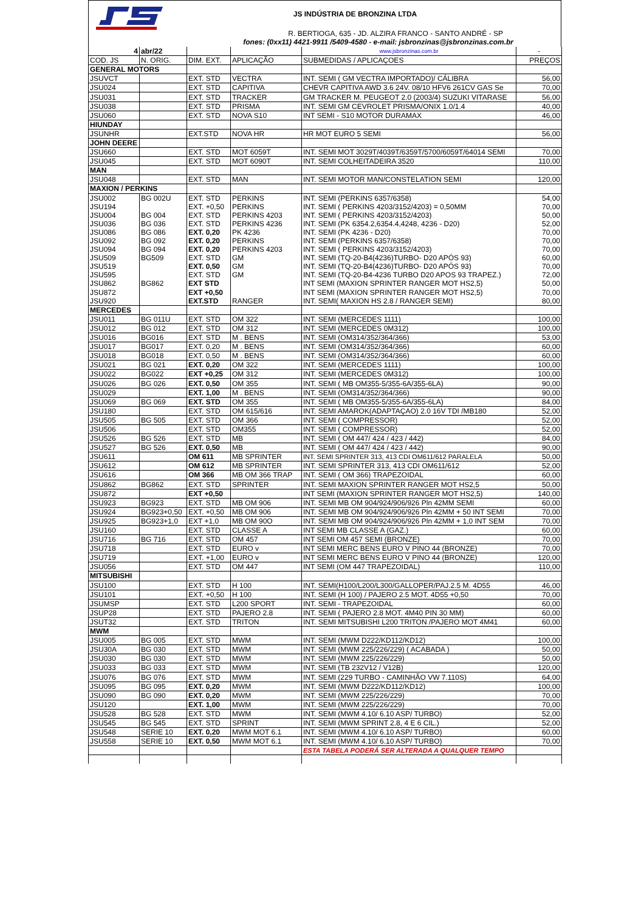JS INDÚSTRIA DE BRONZINA LTDA
R. BERTIOGA, 635 - JD. ALZIRA FRANCO - SANTO ANDRÉ - SP
fones: (0xx11) 4421-9911 /5409-4580 - e-mail: jsbronzinas@jsbronzinas.com.br
| 4 | abr/22 | | | www.jsbronzinas.com.br | - |
| COD. JS | N. ORIG. | DIM. EXT. | APLICAÇÃO | SUBMEDIDAS / APLICAÇOES | PREÇOS |
| GENERAL MOTORS | | | | | |
| JSUVCT | | EXT. STD | VECTRA | INT. SEMI ( GM VECTRA IMPORTADO)/ CÁLIBRA | 56,00 |
| JSU024 | | EXT. STD | CAPITIVA | CHEVR CAPITIVA AWD 3.6 24V. 08/10 HFV6 261CV GAS Se | 70,00 |
| JSU031 | | EXT. STD | TRACKER | GM TRACKER M. PEUGEOT 2.0 (2003/4) SUZUKI VITARASE | 56,00 |
| JSU038 | | EXT. STD | PRISMA | INT. SEMI GM CEVROLET PRISMA/ONIX 1.0/1.4 | 40,00 |
| JSU060 | | EXT. STD | NOVA S10 | INT SEMI - S10 MOTOR DURAMAX | 46,00 |
| HIUNDAY | | | | | |
| JSUNHR | | EXT.STD | NOVA HR | HR MOT EURO 5 SEMI | 56,00 |
| JOHN DEERE | | | | | |
| JSU660 | | EXT. STD | MOT 6059T | INT. SEMI MOT 3029T/4039T/6359T/5700/6059T/64014 SEMI | 70,00 |
| JSU045 | | EXT. STD | MOT 6090T | INT. SEMI COLHEITADEIRA 3520 | 110,00 |
| MAN | | | | | |
| JSU048 | | EXT. STD | MAN | INT. SEMI MOTOR MAN/CONSTELATION SEMI | 120,00 |
| MAXION / PERKINS | | | | | |
| JSU002 | BG 002U | EXT. STD | PERKINS | INT. SEMI (PERKINS 6357/6358) | 54,00 |
| JSU194 | | EXT. +0,50 | PERKINS | INT. SEMI ( PERKINS 4203/3152/4203) = 0,50MM | 70,00 |
| JSU004 | BG 004 | EXT. STD | PERKINS 4203 | INT. SEMI ( PERKINS 4203/3152/4203) | 50,00 |
| JSU036 | BG 036 | EXT. STD | PERKINS 4236 | INT. SEMI (PK 6354.2,6354.4,4248, 4236 - D20) | 52,00 |
| JSU086 | BG 086 | EXT. 0,20 | PK 4236 | INT. SEMI (PK 4236 - D20) | 70,00 |
| JSU092 | BG 092 | EXT. 0,20 | PERKINS | INT. SEMI (PERKINS 6357/6358) | 70,00 |
| JSU094 | BG 094 | EXT. 0,20 | PERKINS 4203 | INT. SEMI ( PERKINS 4203/3152/4203) | 70,00 |
| JSU509 | BG509 | EXT. STD | GM | INT. SEMI (TQ-20-B4(4236)TURBO- D20 APÓS 93) | 60,00 |
| JSU519 | | EXT. 0,50 | GM | INT. SEMI (TQ-20-B4(4236)TURBO- D20 APÓS 93) | 70,00 |
| JSU595 | | EXT. STD | GM | INT. SEMI (TQ-20-B4-4236 TURBO D20 APOS 93 TRAPEZ.) | 72,00 |
| JSU862 | BG862 | EXT STD | | INT SEMI (MAXION SPRINTER RANGER MOT HS2,5) | 50,00 |
| JSU872 | | EXT +0,50 | | INT SEMI (MAXION SPRINTER RANGER MOT HS2,5) | 70,00 |
| JSU920 | | EXT.STD | RANGER | INT. SEMI( MAXION HS 2.8 / RANGER SEMI) | 80,00 |
| MERCEDES | | | | | |
| JSU011 | BG 011U | EXT. STD | OM 322 | INT. SEMI (MERCEDES 1111) | 100,00 |
| JSU012 | BG 012 | EXT. STD | OM 312 | INT. SEMI (MERCEDES 0M312) | 100,00 |
| JSU016 | BG016 | EXT. STD | M . BENS | INT. SEMI (OM314/352/364/366) | 53,00 |
| JSU017 | BG017 | EXT. 0,20 | M . BENS | INT. SEMI (OM314/352/364/366) | 60,00 |
| JSU018 | BG018 | EXT. 0,50 | M . BENS | INT. SEMI (OM314/352/364/366) | 60,00 |
| JSU021 | BG 021 | EXT. 0,20 | OM 322 | INT. SEMI (MERCEDES 1111) | 100,00 |
| JSU022 | BG022 | EXT +0,25 | OM 312 | INT. SEMI (MERCEDES 0M312) | 100,00 |
| JSU026 | BG 026 | EXT. 0,50 | OM 355 | INT. SEMI ( MB OM355-5/355-6A/355-6LA) | 90,00 |
| JSU029 | | EXT. 1,00 | M . BENS | INT. SEMI (OM314/352/364/366) | 90,00 |
| JSU069 | BG 069 | EXT. STD | OM 355 | INT. SEMI ( MB OM355-5/355-6A/355-6LA) | 84,00 |
| JSU180 | | EXT. STD | OM 615/616 | INT. SEMI AMAROK(ADAPTAÇAO) 2.0 16V TDI /MB180 | 52,00 |
| JSU505 | BG 505 | EXT. STD | OM 366 | INT. SEMI ( COMPRESSOR) | 52,00 |
| JSU506 | | EXT. STD | OM355 | INT. SEMI ( COMPRESSOR) | 52,00 |
| JSU526 | BG 526 | EXT. STD | MB | INT. SEMI ( OM 447/ 424 / 423 / 442) | 84,00 |
| JSU527 | BG 526 | EXT. 0,50 | MB | INT. SEMI ( OM 447/ 424 / 423 / 442) | 90,00 |
| JSU611 | | OM 611 | MB SPRINTER | INT. SEMI SPRINTER 313, 413 CDI OM611/612 PARALELA | 50,00 |
| JSU612 | | OM 612 | MB SPRINTER | INT. SEMI SPRINTER 313, 413 CDI OM611/612 | 52,00 |
| JSU616 | | OM 366 | MB OM 366 TRAP | INT. SEMI ( OM 366) TRAPEZOIDAL | 60,00 |
| JSU862 | BG862 | EXT. STD | SPRINTER | INT. SEMI MAXION SPRINTER RANGER MOT HS2,5 | 50,00 |
| JSU872 | | EXT +0,50 | | INT SEMI (MAXION SPRINTER RANGER MOT HS2,5) | 140,00 |
| JSU923 | BG923 | EXT. STD | MB OM 906 | INT. SEMI MB OM 904/924/906/926 Pln 42MM SEMI | 60,00 |
| JSU924 | BG923+0,50 | EXT. +0,50 | MB OM 906 | INT. SEMI MB OM 904/924/906/926 Pln 42MM + 50 INT SEMI | 70,00 |
| JSU925 | BG923+1,0 | EXT +1,0 | MB OM 90O | INT. SEMI MB OM 904/924/906/926 Pln 42MM + 1,0 INT SEM | 70,00 |
| JSU160 | | EXT. STD | CLASSE A | INT SEMI MB CLASSE A (GAZ.) | 60,00 |
| JSU716 | BG 716 | EXT. STD | OM 457 | INT SEMI OM 457 SEMI (BRONZE) | 70,00 |
| JSU718 | | EXT. STD | EURO v | INT SEMI MERC BENS EURO V PINO 44 (BRONZE) | 70,00 |
| JSU719 | | EXT. +1,00 | EURO v | INT SEMI MERC BENS EURO V PINO 44 (BRONZE) | 120,00 |
| JSU056 | | EXT. STD | OM 447 | INT SEMI (OM 447 TRAPEZOIDAL) | 110,00 |
| MITSUBISHI | | | | | |
| JSU100 | | EXT. STD | H 100 | INT. SEMI(H100/L200/L300/GALLOPER/PAJ.2.5 M. 4D55 | 46,00 |
| JSU101 | | EXT. +0,50 | H 100 | INT. SEMI (H 100) / PAJERO 2.5 MOT. 4D55 +0,50 | 70,00 |
| JSUMSP | | EXT. STD | L200 SPORT | INT. SEMI - TRAPEZOIDAL | 60,00 |
| JSUP28 | | EXT. STD | PAJERO 2.8 | INT. SEMI ( PAJERO 2.8 MOT. 4M40 PIN 30 MM) | 60,00 |
| JSUT32 | | EXT. STD | TRITON | INT. SEMI MITSUBISHI L200 TRITON /PAJERO MOT 4M41 | 60,00 |
| MWM | | | | | |
| JSU005 | BG 005 | EXT. STD | MWM | INT. SEMI (MWM D222/KD112/KD12) | 100,00 |
| JSU30A | BG 030 | EXT. STD | MWM | INT. SEMI (MWM 225/226/229) ( ACABADA ) | 50,00 |
| JSU030 | BG 030 | EXT. STD | MWM | INT. SEMI (MWM 225/226/229) | 50,00 |
| JSU033 | BG 033 | EXT. STD | MWM | INT. SEMI (TB 232V12 / V12B) | 120,00 |
| JSU076 | BG 076 | EXT. STD | MWM | INT. SEMI (229 TURBO - CAMINHÃO VW 7.110S) | 64,00 |
| JSU095 | BG 095 | EXT. 0,20 | MWM | INT. SEMI (MWM D222/KD112/KD12) | 100,00 |
| JSU090 | BG 090 | EXT. 0,20 | MWM | INT. SEMI (MWM 225/226/229) | 70,00 |
| JSU120 | | EXT. 1,00 | MWM | INT. SEMI (MWM 225/226/229) | 70,00 |
| JSU528 | BG 528 | EXT. STD | MWM | INT. SEMI (MWM 4.10/ 6.10 ASP/ TURBO) | 52,00 |
| JSU545 | BG 545 | EXT. STD | SPRINT | INT. SEMI (MWM SPRINT 2.8, 4 E 6 CIL.) | 52,00 |
| JSU548 | SERIE 10 | EXT. 0,20 | MWM MOT 6.1 | INT. SEMI (MWM 4.10/ 6.10 ASP/ TURBO) | 60,00 |
| JSU558 | SERIE 10 | EXT. 0,50 | MWM MOT 6.1 | INT. SEMI (MWM 4.10/ 6.10 ASP/ TURBO) | 70,00 |
| | | | | ESTA TABELA PODERÁ SER ALTERADA A QUALQUER TEMPO | |